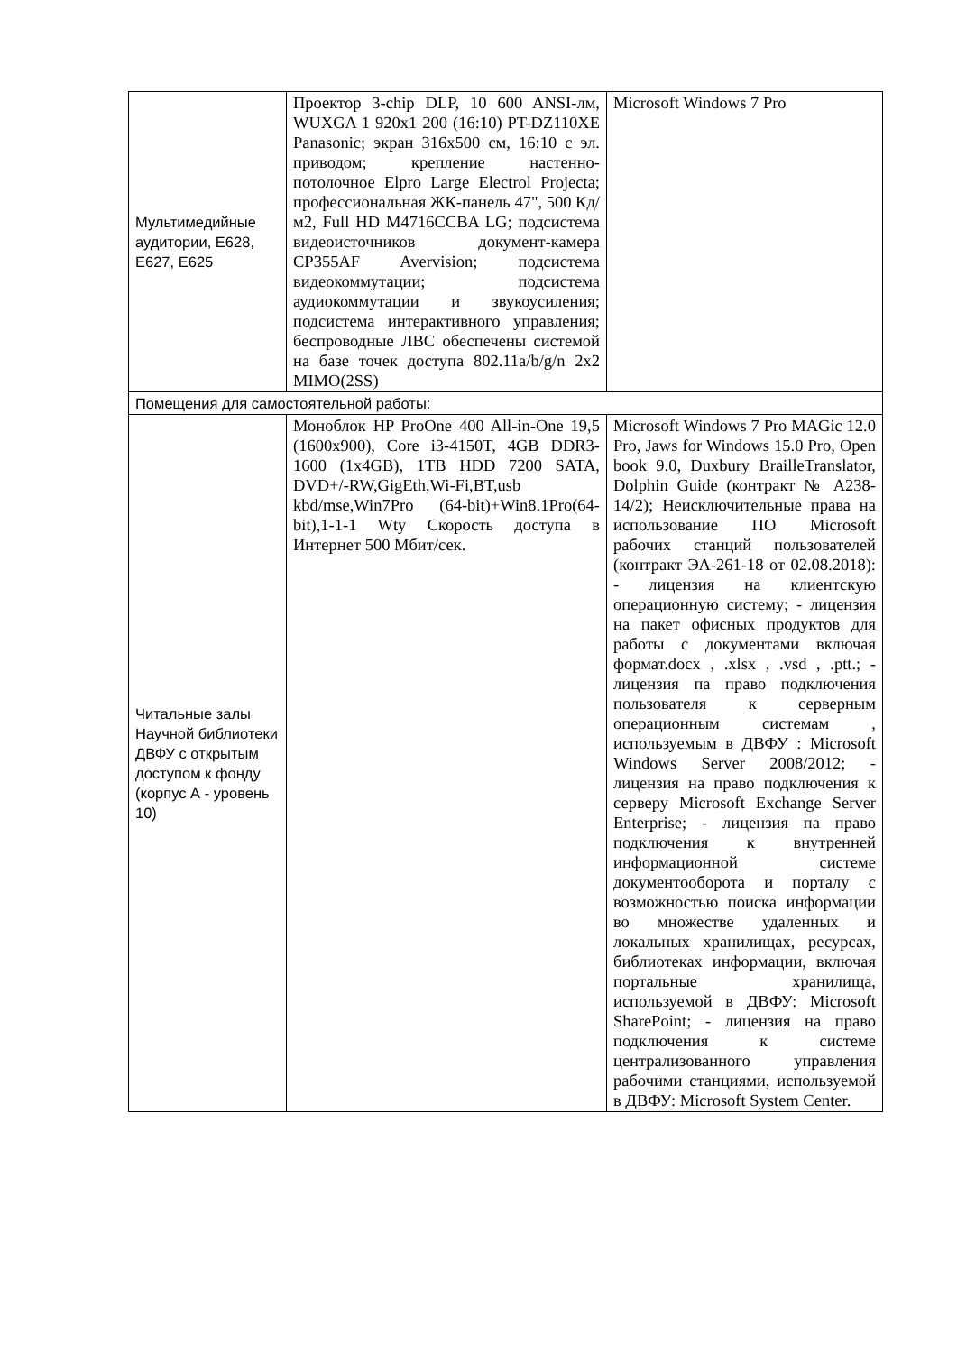| Мультимедийные аудитории, Е628, Е627, Е625 | Проектор 3-chip DLP, 10 600 ANSI-лм, WUXGA 1 920х1 200 (16:10) PT-DZ110XE Panasonic; экран 316х500 см, 16:10 c эл. приводом; крепление настенно-потолочное Elpro Large Electrol Projecta; профессиональная ЖК-панель 47", 500 Кд/м2, Full HD M4716CCBA LG; подсистема видеоисточников документ-камера CP355AF Avervision; подсистема видеокоммутации; подсистема аудиокоммутации и звукоусиления; подсистема интерактивного управления; беспроводные ЛВС обеспечены системой на базе точек доступа 802.11a/b/g/n 2x2 MIMO(2SS) | Microsoft Windows 7 Pro |
| Помещения для самостоятельной работы: | | |
| Читальные залы Научной библиотеки ДВФУ с открытым доступом к фонду (корпус А - уровень 10) | Моноблок HP ProОne 400 All-in-One 19,5 (1600x900), Core i3-4150T, 4GB DDR3-1600 (1x4GB), 1TB HDD 7200 SATA, DVD+/-RW,GigEth,Wi-Fi,BT,usb kbd/mse,Win7Pro (64-bit)+Win8.1Pro(64-bit),1-1-1 Wty Скорость доступа в Интернет 500 Мбит/сек. | Microsoft Windows 7 Pro MAGic 12.0 Pro, Jaws for Windows 15.0 Pro, Open book 9.0, Duxbury BrailleTranslator, Dolphin Guide (контракт № А238-14/2); Неисключительные права на использование ПО Microsoft рабочих станций пользователей (контракт ЭА-261-18 от 02.08.2018): - лицензия на клиентскую операционную систему; - лицензия на пакет офисных продуктов для работы с документами включая формат.docx , .xlsx , .vsd , .ptt.; - лицензия па право подключения пользователя к серверным операционным системам , используемым в ДВФУ : Microsoft Windows Server 2008/2012; - лицензия на право подключения к серверу Microsoft Exchange Server Enterprise; - лицензия па право подключения к внутренней информационной системе документооборота и порталу с возможностью поиска информации во множестве удаленных и локальных хранилищах, ресурсах, библиотеках информации, включая портальные хранилища, используемой в ДВФУ: Microsoft SharePoint; - лицензия на право подключения к системе централизованного управления рабочими станциями, используемой в ДВФУ: Microsoft System Center. |